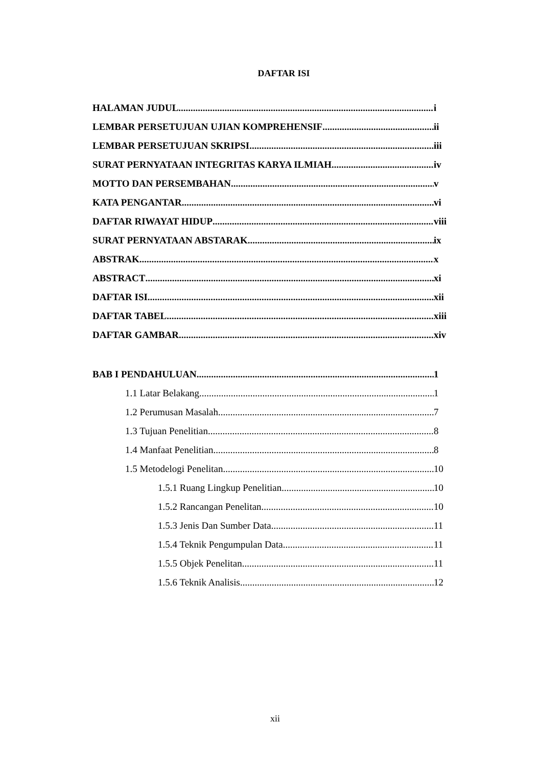DAFTAR ISI
HALAMAN JUDUL i
LEMBAR PERSETUJUAN UJIAN KOMPREHENSIF ii
LEMBAR PERSETUJUAN SKRIPSI iii
SURAT PERNYATAAN INTEGRITAS KARYA ILMIAH iv
MOTTO DAN PERSEMBAHAN v
KATA PENGANTAR vi
DAFTAR RIWAYAT HIDUP viii
SURAT PERNYATAAN ABSTARAK ix
ABSTRAK x
ABSTRACT xi
DAFTAR ISI xii
DAFTAR TABEL xiii
DAFTAR GAMBAR xiv
BAB I PENDAHULUAN 1
1.1 Latar Belakang 1
1.2 Perumusan Masalah 7
1.3 Tujuan Penelitian 8
1.4 Manfaat Penelitian 8
1.5 Metodelogi Penelitan 10
1.5.1 Ruang Lingkup Penelitian 10
1.5.2 Rancangan Penelitan 10
1.5.3 Jenis Dan Sumber Data 11
1.5.4 Teknik Pengumpulan Data 11
1.5.5 Objek Penelitan 11
1.5.6 Teknik Analisis 12
xii